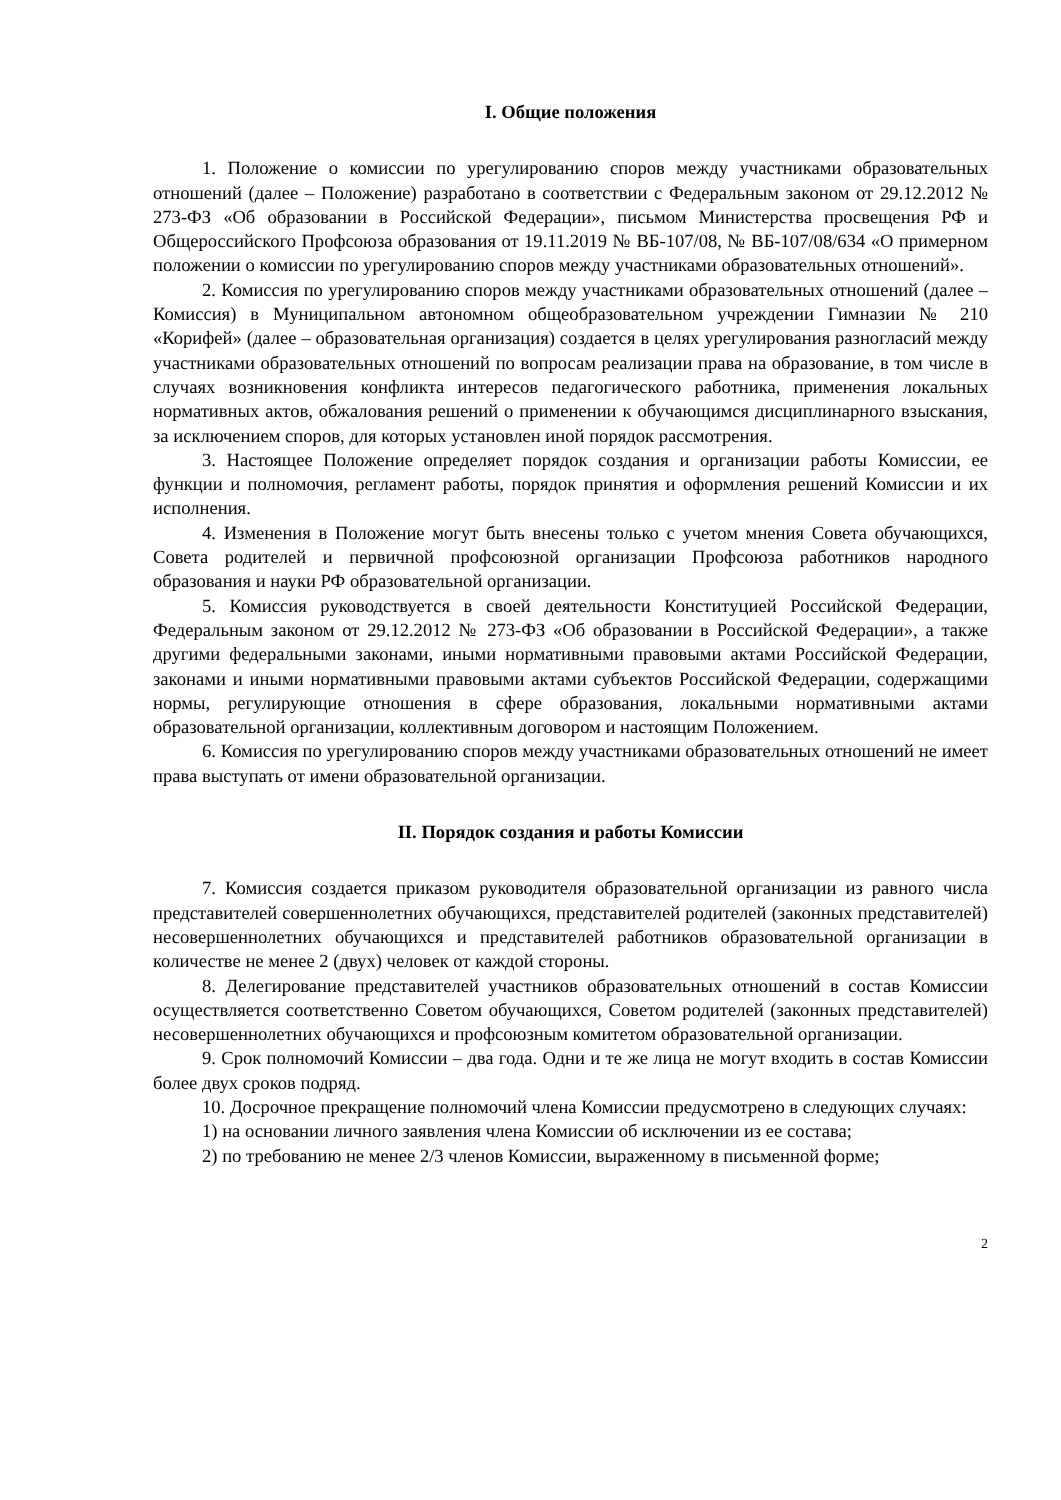I. Общие положения
1. Положение о комиссии по урегулированию споров между участниками образовательных отношений (далее – Положение) разработано в соответствии с Федеральным законом от 29.12.2012 № 273-ФЗ «Об образовании в Российской Федерации», письмом Министерства просвещения РФ и Общероссийского Профсоюза образования от 19.11.2019 № ВБ-107/08, № ВБ-107/08/634 «О примерном положении о комиссии по урегулированию споров между участниками образовательных отношений».
2. Комиссия по урегулированию споров между участниками образовательных отношений (далее – Комиссия) в Муниципальном автономном общеобразовательном учреждении Гимназии № 210 «Корифей» (далее – образовательная организация) создается в целях урегулирования разногласий между участниками образовательных отношений по вопросам реализации права на образование, в том числе в случаях возникновения конфликта интересов педагогического работника, применения локальных нормативных актов, обжалования решений о применении к обучающимся дисциплинарного взыскания, за исключением споров, для которых установлен иной порядок рассмотрения.
3. Настоящее Положение определяет порядок создания и организации работы Комиссии, ее функции и полномочия, регламент работы, порядок принятия и оформления решений Комиссии и их исполнения.
4. Изменения в Положение могут быть внесены только с учетом мнения Совета обучающихся, Совета родителей и первичной профсоюзной организации Профсоюза работников народного образования и науки РФ образовательной организации.
5. Комиссия руководствуется в своей деятельности Конституцией Российской Федерации, Федеральным законом от 29.12.2012 № 273-ФЗ «Об образовании в Российской Федерации», а также другими федеральными законами, иными нормативными правовыми актами Российской Федерации, законами и иными нормативными правовыми актами субъектов Российской Федерации, содержащими нормы, регулирующие отношения в сфере образования, локальными нормативными актами образовательной организации, коллективным договором и настоящим Положением.
6. Комиссия по урегулированию споров между участниками образовательных отношений не имеет права выступать от имени образовательной организации.
II. Порядок создания и работы Комиссии
7. Комиссия создается приказом руководителя образовательной организации из равного числа представителей совершеннолетних обучающихся, представителей родителей (законных представителей) несовершеннолетних обучающихся и представителей работников образовательной организации в количестве не менее 2 (двух) человек от каждой стороны.
8. Делегирование представителей участников образовательных отношений в состав Комиссии осуществляется соответственно Советом обучающихся, Советом родителей (законных представителей) несовершеннолетних обучающихся и профсоюзным комитетом образовательной организации.
9. Срок полномочий Комиссии – два года. Одни и те же лица не могут входить в состав Комиссии более двух сроков подряд.
10. Досрочное прекращение полномочий члена Комиссии предусмотрено в следующих случаях:
1) на основании личного заявления члена Комиссии об исключении из ее состава;
2) по требованию не менее 2/3 членов Комиссии, выраженному в письменной форме;
2